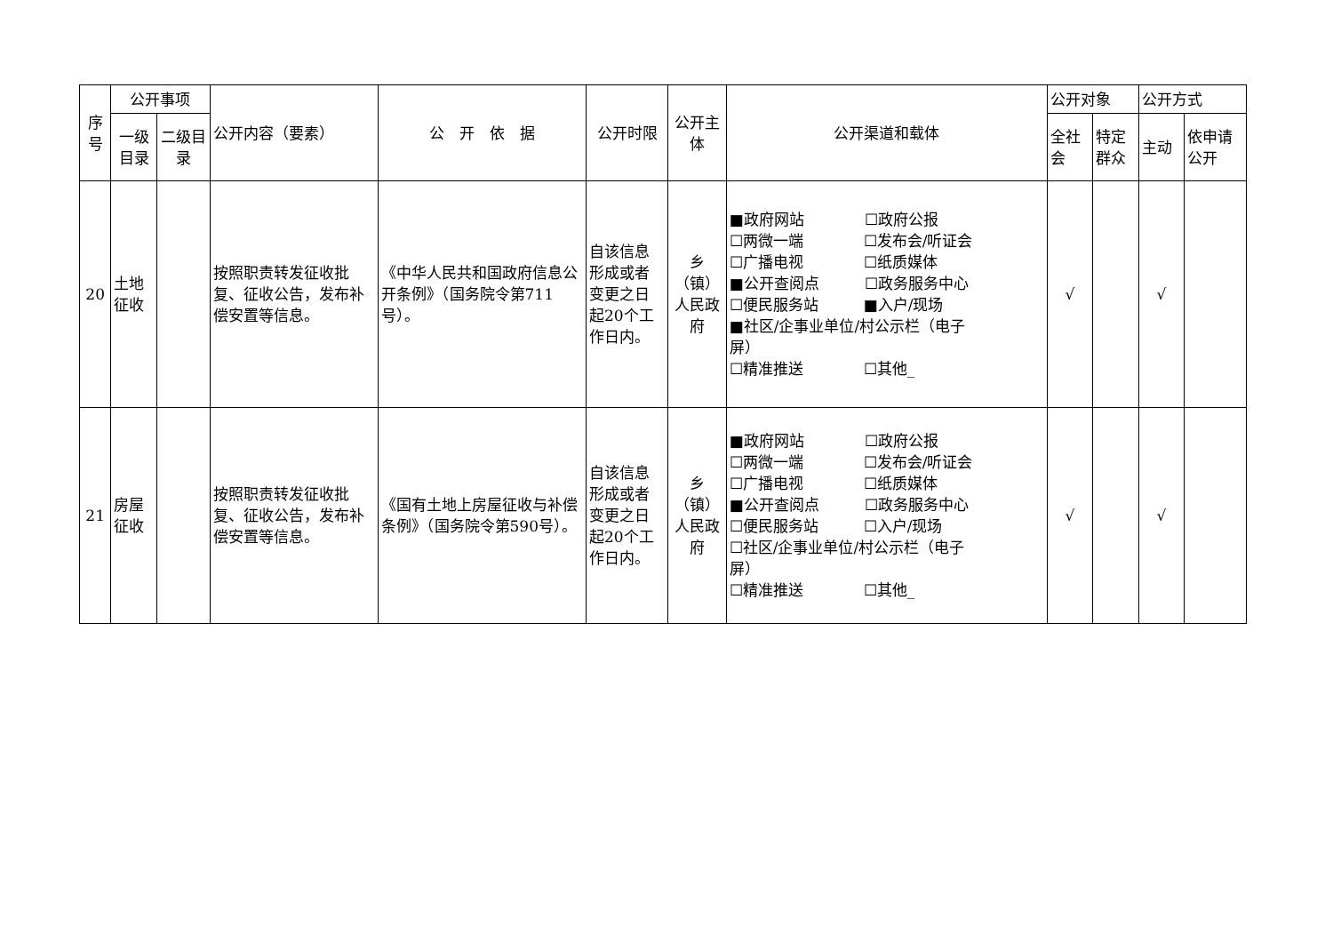| 序号 | 公开事项 | | 公开内容（要素） | 公 开 依 据 | 公开时限 | 公开主体 | 公开渠道和载体 | 公开对象 | | 公开方式 | |
| --- | --- | --- | --- | --- | --- | --- | --- | --- | --- | --- | --- |
| | 一级目录 | 二级目录 | | | | | | 全社会 | 特定群众 | 主动 | 依申请公开 |
| 20 | 土地征收 | | 按照职责转发征收批复、征收公告，发布补偿安置等信息。 | 《中华人民共和国政府信息公开条例》（国务院令第711号）。 | 自该信息形成或者变更之日起20个工作日内。 | 乡（镇）人民政府 | ■政府网站 ☐政府公报 ☐两微一端 ☐发布会/听证会 ☐广播电视 ☐纸质媒体 ■公开查阅点 ☐政务服务中心 ☐便民服务站 ■入户/现场 ■社区/企事业单位/村公示栏（电子 屏） ☐精准推送 ☐其他_ | √ | | √ | |
| 21 | 房屋征收 | | 按照职责转发征收批复、征收公告，发布补偿安置等信息。 | 《国有土地上房屋征收与补偿条例》（国务院令第590号）。 | 自该信息形成或者变更之日起20个工作日内。 | 乡（镇）人民政府 | ■政府网站 ☐政府公报 ☐两微一端 ☐发布会/听证会 ☐广播电视 ☐纸质媒体 ■公开查阅点 ☐政务服务中心 ☐便民服务站 ☐入户/现场 ☐社区/企事业单位/村公示栏（电子 屏） ☐精准推送 ☐其他_ | √ | | √ | |